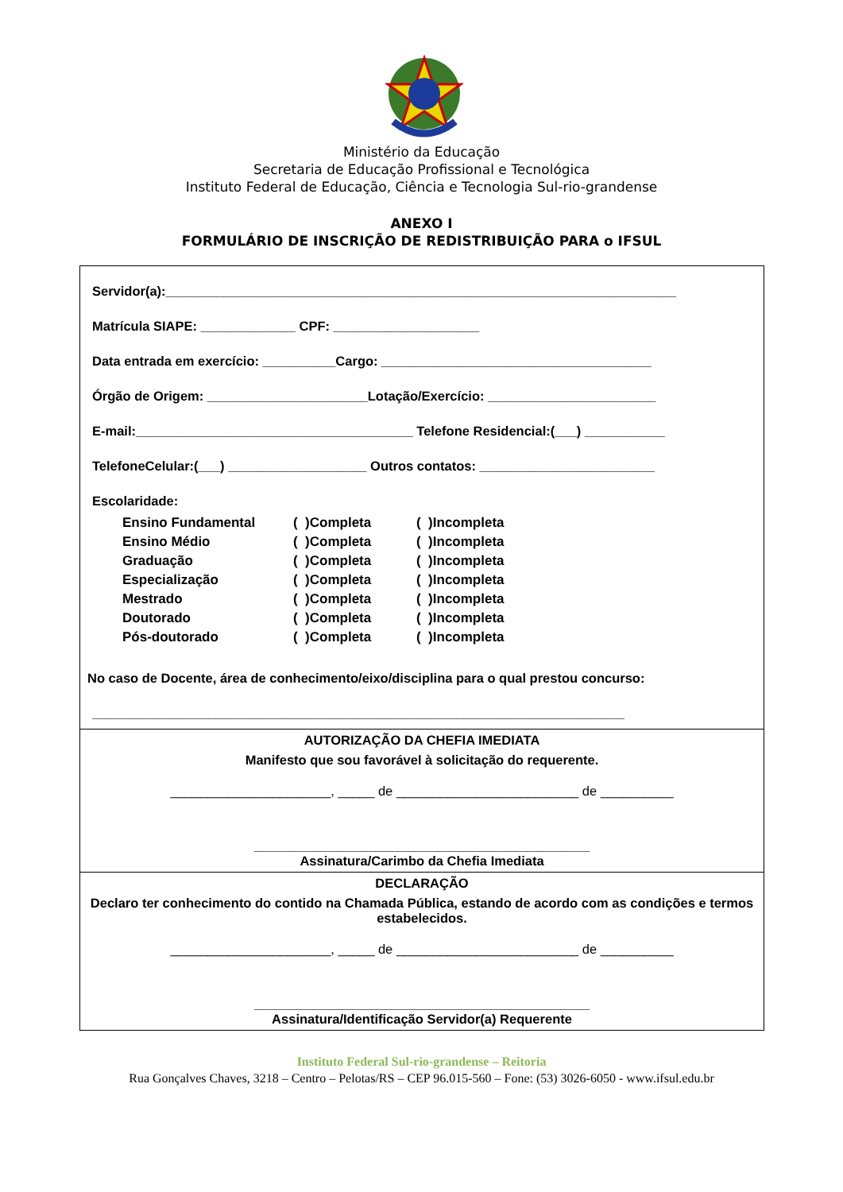Ministério da Educação
Secretaria de Educação Profissional e Tecnológica
Instituto Federal de Educação, Ciência e Tecnologia Sul-rio-grandense
ANEXO I
FORMULÁRIO DE INSCRIÇÃO DE REDISTRIBUIÇÃO PARA o IFSUL
Servidor(a):______________________________________________________________________
Matrícula SIAPE: _____________ CPF: ____________________
Data entrada em exercício: __________Cargo: _____________________________________
Órgão de Origem: ______________________Lotação/Exercício: _______________________
E-mail:______________________________________ Telefone Residencial:(___) ___________
TelefoneCelular:(___) ___________________ Outros contatos: ________________________
Escolaridade:
| Ensino Fundamental | ( )Completa | ( )Incompleta |
| Ensino Médio | ( )Completa | ( )Incompleta |
| Graduação | ( )Completa | ( )Incompleta |
| Especialização | ( )Completa | ( )Incompleta |
| Mestrado | ( )Completa | ( )Incompleta |
| Doutorado | ( )Completa | ( )Incompleta |
| Pós-doutorado | ( )Completa | ( )Incompleta |
No caso de Docente, área de conhecimento/eixo/disciplina para o qual prestou concurso:
_________________________________________________________________________
AUTORIZAÇÃO DA CHEFIA IMEDIATA
Manifesto que sou favorável à solicitação do requerente.
______________________, _____ de _________________________ de __________
______________________________________________
Assinatura/Carimbo da Chefia Imediata
DECLARAÇÃO
Declaro ter conhecimento do contido na Chamada Pública, estando de acordo com as condições e termos estabelecidos.
______________________, _____ de _________________________ de __________
______________________________________________
Assinatura/Identificação Servidor(a) Requerente
Instituto Federal Sul-rio-grandense – Reitoria
Rua Gonçalves Chaves, 3218 – Centro – Pelotas/RS – CEP 96.015-560 – Fone: (53) 3026-6050 - www.ifsul.edu.br